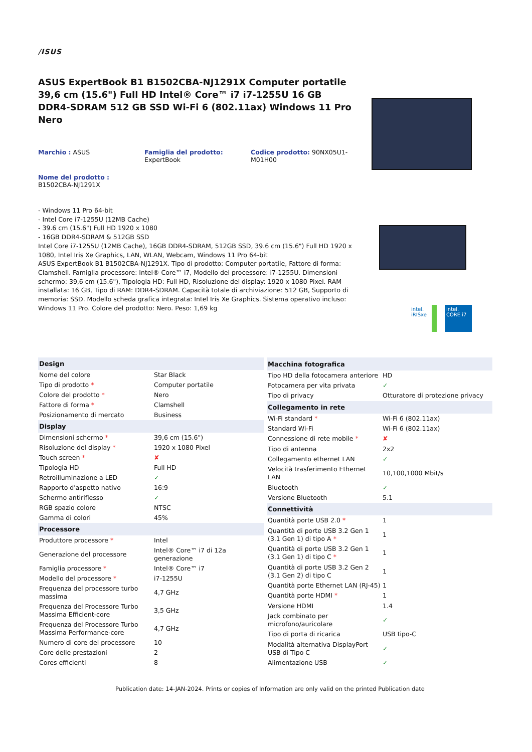/ISUS
ASUS ExpertBook B1 B1502CBA-NJ1291X Computer portatile 39,6 cm (15.6") Full HD Intel® Core™ i7 i7-1255U 16 GB DDR4-SDRAM 512 GB SSD Wi-Fi 6 (802.11ax) Windows 11 Pro Nero
Marchio : ASUS
Famiglia del prodotto:
ExpertBook
Codice prodotto: 90NX05U1-M01H00
Nome del prodotto :
B1502CBA-NJ1291X
- Windows 11 Pro 64-bit
- Intel Core i7-1255U (12MB Cache)
- 39.6 cm (15.6") Full HD 1920 x 1080
- 16GB DDR4-SDRAM & 512GB SSD
Intel Core i7-1255U (12MB Cache), 16GB DDR4-SDRAM, 512GB SSD, 39.6 cm (15.6") Full HD 1920 x 1080, Intel Iris Xe Graphics, LAN, WLAN, Webcam, Windows 11 Pro 64-bit
ASUS ExpertBook B1 B1502CBA-NJ1291X. Tipo di prodotto: Computer portatile, Fattore di forma: Clamshell. Famiglia processore: Intel® Core™ i7, Modello del processore: i7-1255U. Dimensioni schermo: 39,6 cm (15.6"), Tipologia HD: Full HD, Risoluzione del display: 1920 x 1080 Pixel. RAM installata: 16 GB, Tipo di RAM: DDR4-SDRAM. Capacità totale di archiviazione: 512 GB, Supporto di memoria: SSD. Modello scheda grafica integrata: Intel Iris Xe Graphics. Sistema operativo incluso: Windows 11 Pro. Colore del prodotto: Nero. Peso: 1,69 kg
intel.
iRISxe
intel.
CORE i7
| Design | |
| --- | --- |
| Nome del colore | Star Black |
| Tipo di prodotto * | Computer portatile |
| Colore del prodotto * | Nero |
| Fattore di forma * | Clamshell |
| Posizionamento di mercato | Business |
| Display | |
| Dimensioni schermo * | 39,6 cm (15.6") |
| Risoluzione del display * | 1920 x 1080 Pixel |
| Touch screen * | ✘ |
| Tipologia HD | Full HD |
| Retroilluminazione a LED | ✓ |
| Rapporto d'aspetto nativo | 16:9 |
| Schermo antiriflesso | ✓ |
| RGB spazio colore | NTSC |
| Gamma di colori | 45% |
| Processore | |
| Produttore processore * | Intel |
| Generazione del processore | Intel® Core™ i7 di 12a generazione |
| Famiglia processore * | Intel® Core™ i7 |
| Modello del processore * | i7-1255U |
| Frequenza del processore turbo massima | 4,7 GHz |
| Frequenza del Processore Turbo Massima Efficient-core | 3,5 GHz |
| Frequenza del Processore Turbo Massima Performance-core | 4,7 GHz |
| Numero di core del processore | 10 |
| Core delle prestazioni | 2 |
| Cores efficienti | 8 |
| Macchina fotografica | |
| --- | --- |
| Tipo HD della fotocamera anteriore | HD |
| Fotocamera per vita privata | ✓ |
| Tipo di privacy | Otturatore di protezione privacy |
| Collegamento in rete | |
| Wi-Fi standard * | Wi-Fi 6 (802.11ax) |
| Standard Wi-Fi | Wi-Fi 6 (802.11ax) |
| Connessione di rete mobile * | ✘ |
| Tipo di antenna | 2x2 |
| Collegamento ethernet LAN | ✓ |
| Velocità trasferimento Ethernet LAN | 10,100,1000 Mbit/s |
| Bluetooth | ✓ |
| Versione Bluetooth | 5.1 |
| Connettività | |
| Quantità porte USB 2.0 * | 1 |
| Quantità di porte USB 3.2 Gen 1 (3.1 Gen 1) di tipo A * | 1 |
| Quantità di porte USB 3.2 Gen 1 (3.1 Gen 1) di tipo C * | 1 |
| Quantità di porte USB 3.2 Gen 2 (3.1 Gen 2) di tipo C | 1 |
| Quantità porte Ethernet LAN (RJ-45) | 1 |
| Quantità porte HDMI * | 1 |
| Versione HDMI | 1.4 |
| Jack combinato per microfono/auricolare | ✓ |
| Tipo di porta di ricarica | USB tipo-C |
| Modalità alternativa DisplayPort USB di Tipo C | ✓ |
| Alimentazione USB | ✓ |
Publication date: 14-JAN-2024. Prints or copies of Information are only valid on the printed Publication date